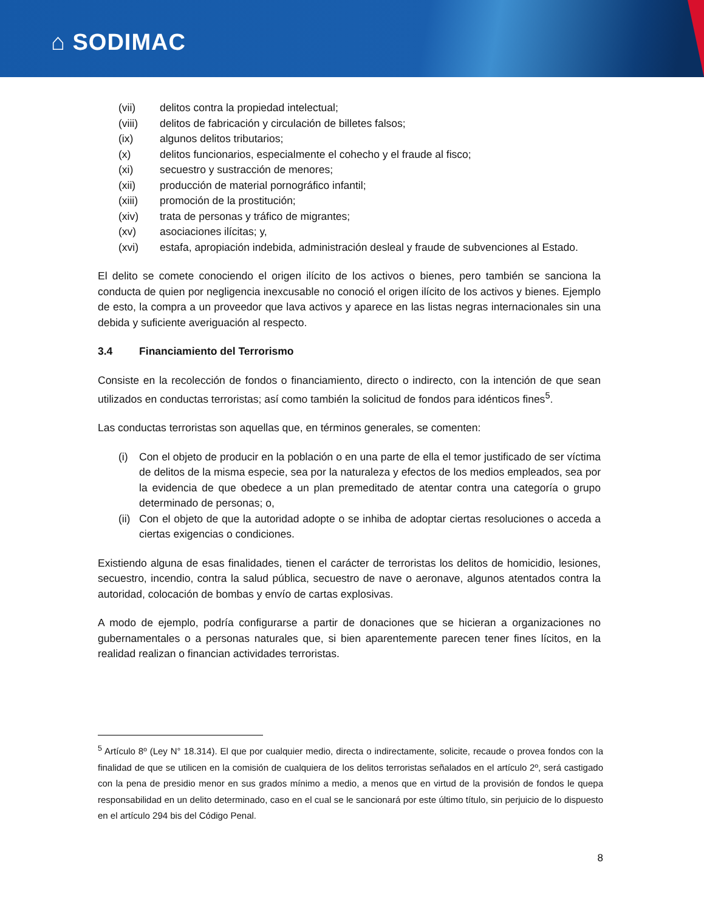⌂ SODIMAC
(vii) delitos contra la propiedad intelectual;
(viii) delitos de fabricación y circulación de billetes falsos;
(ix) algunos delitos tributarios;
(x) delitos funcionarios, especialmente el cohecho y el fraude al fisco;
(xi) secuestro y sustracción de menores;
(xii) producción de material pornográfico infantil;
(xiii) promoción de la prostitución;
(xiv) trata de personas y tráfico de migrantes;
(xv) asociaciones ilícitas; y,
(xvi) estafa, apropiación indebida, administración desleal y fraude de subvenciones al Estado.
El delito se comete conociendo el origen ilícito de los activos o bienes, pero también se sanciona la conducta de quien por negligencia inexcusable no conoció el origen ilícito de los activos y bienes. Ejemplo de esto, la compra a un proveedor que lava activos y aparece en las listas negras internacionales sin una debida y suficiente averiguación al respecto.
3.4 Financiamiento del Terrorismo
Consiste en la recolección de fondos o financiamiento, directo o indirecto, con la intención de que sean utilizados en conductas terroristas; así como también la solicitud de fondos para idénticos fines<sup>5</sup>.
Las conductas terroristas son aquellas que, en términos generales, se comenten:
(i) Con el objeto de producir en la población o en una parte de ella el temor justificado de ser víctima de delitos de la misma especie, sea por la naturaleza y efectos de los medios empleados, sea por la evidencia de que obedece a un plan premeditado de atentar contra una categoría o grupo determinado de personas; o,
(ii) Con el objeto de que la autoridad adopte o se inhiba de adoptar ciertas resoluciones o acceda a ciertas exigencias o condiciones.
Existiendo alguna de esas finalidades, tienen el carácter de terroristas los delitos de homicidio, lesiones, secuestro, incendio, contra la salud pública, secuestro de nave o aeronave, algunos atentados contra la autoridad, colocación de bombas y envío de cartas explosivas.
A modo de ejemplo, podría configurarse a partir de donaciones que se hicieran a organizaciones no gubernamentales o a personas naturales que, si bien aparentemente parecen tener fines lícitos, en la realidad realizan o financian actividades terroristas.
<sup>5</sup> Artículo 8º (Ley N° 18.314). El que por cualquier medio, directa o indirectamente, solicite, recaude o provea fondos con la finalidad de que se utilicen en la comisión de cualquiera de los delitos terroristas señalados en el artículo 2º, será castigado con la pena de presidio menor en sus grados mínimo a medio, a menos que en virtud de la provisión de fondos le quepa responsabilidad en un delito determinado, caso en el cual se le sancionará por este último título, sin perjuicio de lo dispuesto en el artículo 294 bis del Código Penal.
8